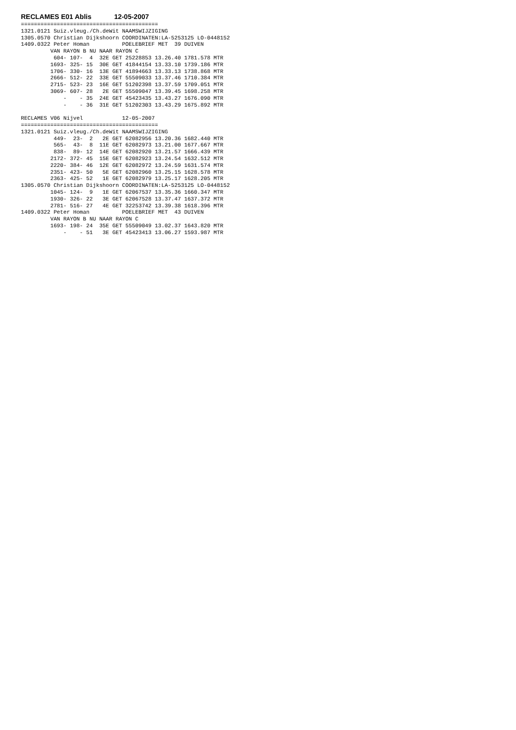RECLAMES E01 Ablis 12-05-2007
==========================================
1321.0121 Suiz.vleug./Ch.deWit NAAMSWIJZIGING
1305.0570 Christian Dijkshoorn COORDINATEN:LA-5253125 LO-0448152
1409.0322 Peter Homan          POELEBRIEF MET  39 DUIVEN
         VAN RAYON B NU NAAR RAYON C
          604- 107-  4  32E GET 25228853 13.26.40 1781.578 MTR
         1693- 325- 15  30E GET 41844154 13.33.10 1739.186 MTR
         1706- 330- 16  13E GET 41894663 13.33.13 1738.868 MTR
         2666- 512- 22  33E GET 55509033 13.37.46 1710.384 MTR
         2715- 523- 23  16E GET 51202398 13.37.59 1709.051 MTR
         3069- 607- 28   2E GET 55509047 13.39.45 1698.258 MTR
             -    - 35  24E GET 45423435 13.43.27 1676.090 MTR
             -    - 36  31E GET 51202303 13.43.29 1675.892 MTR

RECLAMES V06 Nijvel            12-05-2007
==========================================
1321.0121 Suiz.vleug./Ch.deWit NAAMSWIJZIGING
          449-  23-  2   2E GET 62082956 13.20.36 1682.440 MTR
          565-  43-  8  11E GET 62082973 13.21.00 1677.667 MTR
          838-  89- 12  14E GET 62082920 13.21.57 1666.439 MTR
         2172- 372- 45  15E GET 62082923 13.24.54 1632.512 MTR
         2220- 384- 46  12E GET 62082972 13.24.59 1631.574 MTR
         2351- 423- 50   5E GET 62082960 13.25.15 1628.578 MTR
         2363- 425- 52   1E GET 62082979 13.25.17 1628.205 MTR
1305.0570 Christian Dijkshoorn COORDINATEN:LA-5253125 LO-0448152
         1045- 124-  9   1E GET 62067537 13.35.36 1660.347 MTR
         1930- 326- 22   3E GET 62067528 13.37.47 1637.372 MTR
         2781- 516- 27   4E GET 32253742 13.39.38 1618.396 MTR
1409.0322 Peter Homan          POELEBRIEF MET  43 DUIVEN
         VAN RAYON B NU NAAR RAYON C
         1693- 198- 24  35E GET 55509049 13.02.37 1643.820 MTR
             -    - 51   3E GET 45423413 13.06.27 1593.987 MTR